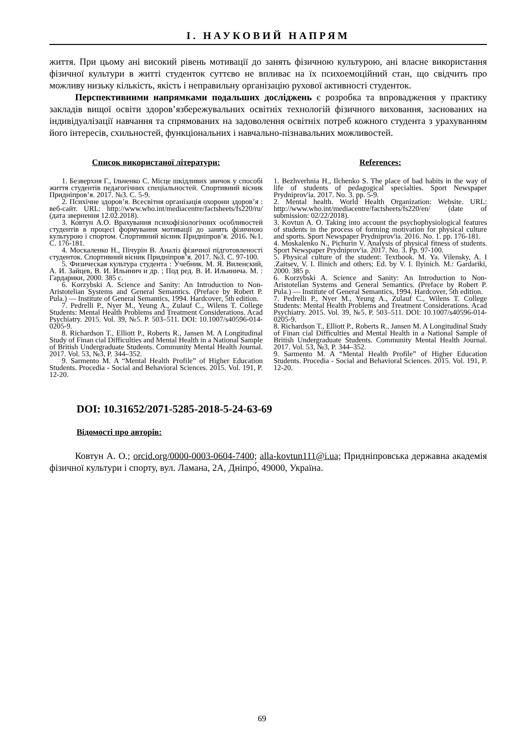І. НАУКОВИЙ НАПРЯМ
життя. При цьому ані високий рівень мотивації до занять фізичною культурою, ані власне використання фізичної культури в житті студенток суттєво не впливає на їх психоемоційний стан, що свідчить про можливу низьку кількість, якість і неправильну організацію рухової активності студенток.
Перспективними напрямками подальших досліджень є розробка та впровадження у практику закладів вищої освіти здоров’язбережувальних освітніх технологій фізичного виховання, заснованих на індивідуалізації навчання та спрямованих на задоволення освітніх потреб кожного студента з урахуванням його інтересів, схильностей, функціональних і навчально-пізнавальних можливостей.
Список використаної літератури:
1. Безверхня Г., Ільченко С. Місце шкідливих звичок у способі життя студентів педагогічних спеціальностей. Спортивний вісник Придніпров’я. 2017. №3. С. 5-9.
2. Психічне здоров’я. Всесвітня організація охорони здоров’я : веб-сайт. URL: http://www.who.int/mediacentre/factsheets/fs220/ru/ (дата звернення 12.02.2018).
3. Ковтун А.О. Врахування психофізіологічних особливостей студентів в процесі формування мотивації до занять фізичною культурою і спортом. Спортивний вісник Придніпров’я. 2016. №1. С. 176-181.
4. Москаленко Н., Пічурін В. Аналіз фізичної підготовленості студенток. Спортивний вісник Придніпров’я. 2017. №3. С. 97-100.
5. Физическая культура студента : Учебник. М. Я. Виленский, А. И. Зайцев, В. И. Ильинич и др. ; Под ред. В. И. Ильинича. М. : Гардарики, 2000. 385 с.
6. Korzybski A. Science and Sanity: An Introduction to Non-Aristotelian Systems and General Semantics. (Preface by Robert P. Pula.) — Institute of General Semantics, 1994. Hardcover, 5th edition.
7. Pedrelli P., Nyer M., Yeung A., Zulauf C., Wilens T. College Students: Mental Health Problems and Treatment Considerations. Acad Psychiatry. 2015. Vol. 39, №5. P. 503–511. DOI: 10.1007/s40596-014-0205-9.
8. Richardson T., Elliott P., Roberts R., Jansen M. A Longitudinal Study of Finan cial Difficulties and Mental Health in a National Sample of British Undergraduate Students. Community Mental Health Journal. 2017. Vol. 53, №3, P. 344–352.
9. Sarmento M. A “Mental Health Profile” of Higher Education Students. Procedia - Social and Behavioral Sciences. 2015. Vol. 191, P. 12-20.
References:
1. Bezhverhnia H., Ilchenko S. The place of bad habits in the way of life of students of pedagogical specialties. Sport Newspaper Prydniprov'ia. 2017. No. 3. pp. 5-9.
2. Mental health. World Health Organization: Website. URL: http://www.who.int/mediacentre/factsheets/fs220/en/ (date of submission: 02/22/2018).
3. Kovtun A. O. Taking into account the psychophysiological features of students in the process of forming motivation for physical culture and sports. Sport Newspaper Prydniprov'ia. 2016. No. 1. pp. 176-181.
4. Moskalenko N., Pichurin V. Analysis of physical fitness of students. Sport Newspaper Prydniprov'ia. 2017. No. 3. Pp. 97-100.
5. Physical culture of the student: Textbook. M. Ya. Vilensky, A. I .Zaitsev, V. I. Ilinich and others; Ed. by V. I. Ilyinich. M.: Gardariki, 2000. 385 p.
6. Korzybski A. Science and Sanity: An Introduction to Non-Aristotelian Systems and General Semantics. (Preface by Robert P. Pula.) — Institute of General Semantics, 1994. Hardcover, 5th edition.
7. Pedrelli P., Nyer M., Yeung A., Zulauf C., Wilens T. College Students: Mental Health Problems and Treatment Considerations. Acad Psychiatry. 2015. Vol. 39, №5. P. 503–511. DOI: 10.1007/s40596-014-0205-9.
8. Richardson T., Elliott P., Roberts R., Jansen M. A Longitudinal Study of Finan cial Difficulties and Mental Health in a National Sample of British Undergraduate Students. Community Mental Health Journal. 2017. Vol. 53, №3, P. 344–352.
9. Sarmento M. A “Mental Health Profile” of Higher Education Students. Procedia - Social and Behavioral Sciences. 2015. Vol. 191, P. 12-20.
DOI: 10.31652/2071-5285-2018-5-24-63-69
Відомості про авторів:
Ковтун А. О.; orcid.org/0000-0003-0604-7400; alla-kovtun111@i.ua; Придніпровська державна академія фізичної культури і спорту, вул. Ламана, 2А, Дніпро́, 49000, Україна.
69